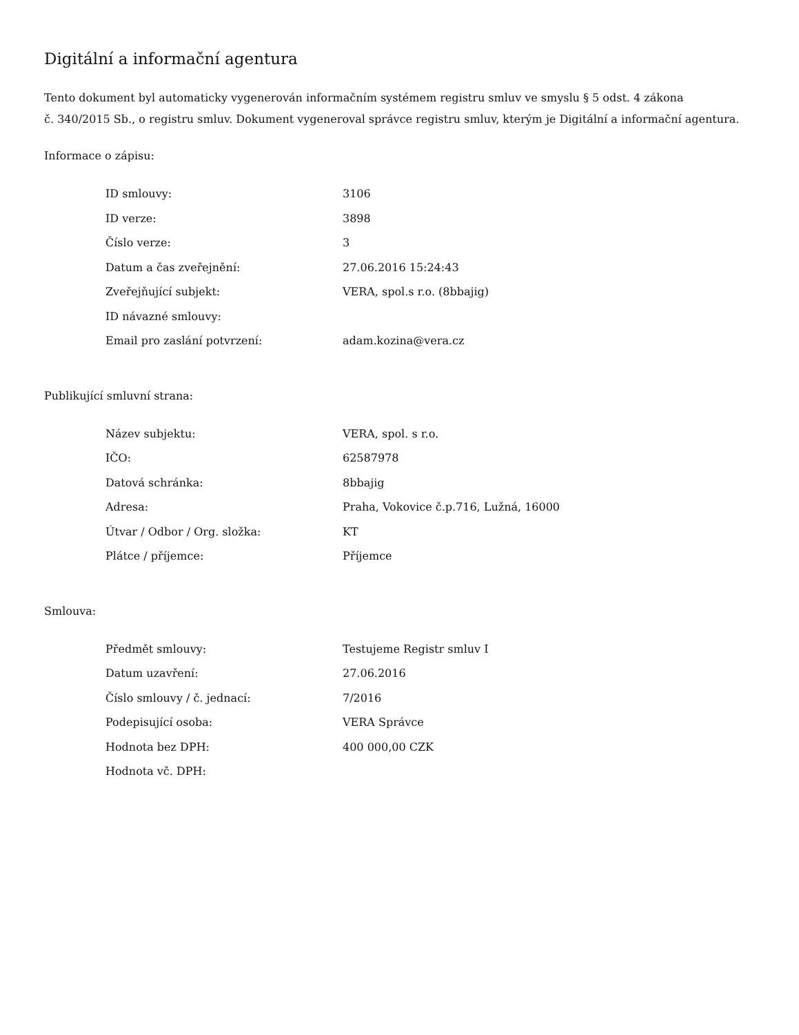Digitální a informační agentura
Tento dokument byl automaticky vygenerován informačním systémem registru smluv ve smyslu § 5 odst. 4 zákona
č. 340/2015 Sb., o registru smluv. Dokument vygeneroval správce registru smluv, kterým je Digitální a informační agentura.
Informace o zápisu:
| ID smlouvy: | 3106 |
| ID verze: | 3898 |
| Číslo verze: | 3 |
| Datum a čas zveřejnění: | 27.06.2016 15:24:43 |
| Zveřejňující subjekt: | VERA, spol.s r.o. (8bbajig) |
| ID návazné smlouvy: | |
| Email pro zaslání potvrzení: | adam.kozina@vera.cz |
Publikující smluvní strana:
| Název subjektu: | VERA, spol. s r.o. |
| IČO: | 62587978 |
| Datová schránka: | 8bbajig |
| Adresa: | Praha, Vokovice č.p.716, Lužná, 16000 |
| Útvar / Odbor / Org. složka: | KT |
| Plátce / příjemce: | Příjemce |
Smlouva:
| Předmět smlouvy: | Testujeme Registr smluv I |
| Datum uzavření: | 27.06.2016 |
| Číslo smlouvy / č. jednací: | 7/2016 |
| Podepisující osoba: | VERA Správce |
| Hodnota bez DPH: | 400 000,00 CZK |
| Hodnota vč. DPH: | |